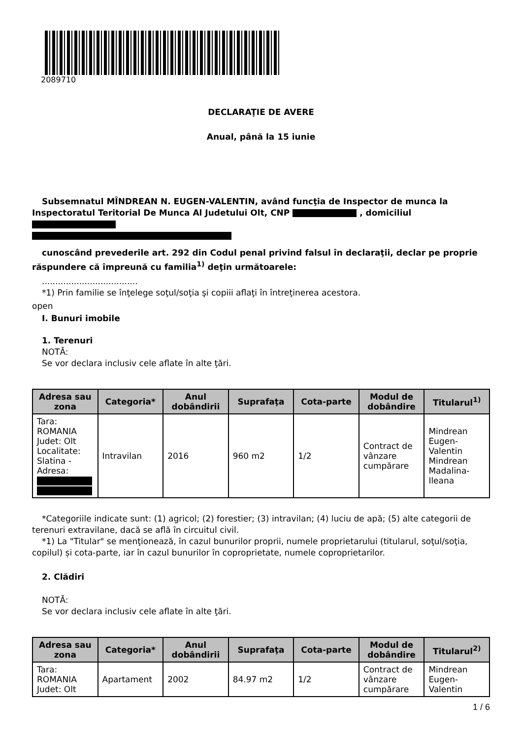2089710
DECLARAŢIE DE AVERE
Anual, până la 15 iunie
Subsemnatul MÎNDREAN N. EUGEN-VALENTIN, având funcţia de Inspector de munca la Inspectoratul Teritorial De Munca Al Judetului Olt, CNP , domiciliul
cunoscând prevederile art. 292 din Codul penal privind falsul în declaraţii, declar pe proprie răspundere că împreună cu familia<sup>1)</sup> deţin următoarele:
....................................
*1) Prin familie se înţelege soţul/soţia şi copiii aflaţi în întreţinerea acestora.
open
I. Bunuri imobile
1. Terenuri
NOTĂ:
Se vor declara inclusiv cele aflate în alte ţări.
| Adresa sau zona | Categoria* | Anul dobândirii | Suprafaţa | Cota-parte | Modul de dobândire | Titularul<sup>1)</sup> |
| --- | --- | --- | --- | --- | --- | --- |
| Tara: ROMANIA Judet: Olt Localitate: Slatina - Adresa: | Intravilan | 2016 | 960 m2 | 1/2 | Contract de vânzare cumpărare | Mindrean Eugen-Valentin Mindrean Madalina-Ileana |
*Categoriile indicate sunt: (1) agricol; (2) forestier; (3) intravilan; (4) luciu de apă; (5) alte categorii de terenuri extravilane, dacă se află în circuitul civil.
*1) La "Titular" se menţionează, în cazul bunurilor proprii, numele proprietarului (titularul, soţul/soţia, copilul) și cota-parte, iar în cazul bunurilor în coproprietate, numele coproprietarilor.
2. Clădiri
NOTĂ:
Se vor declara inclusiv cele aflate în alte ţări.
| Adresa sau zona | Categoria* | Anul dobândirii | Suprafaţa | Cota-parte | Modul de dobândire | Titularul<sup>2)</sup> |
| --- | --- | --- | --- | --- | --- | --- |
| Tara: ROMANIA Judet: Olt | Apartament | 2002 | 84.97 m2 | 1/2 | Contract de vânzare cumpărare | Mindrean Eugen-Valentin |
1 / 6